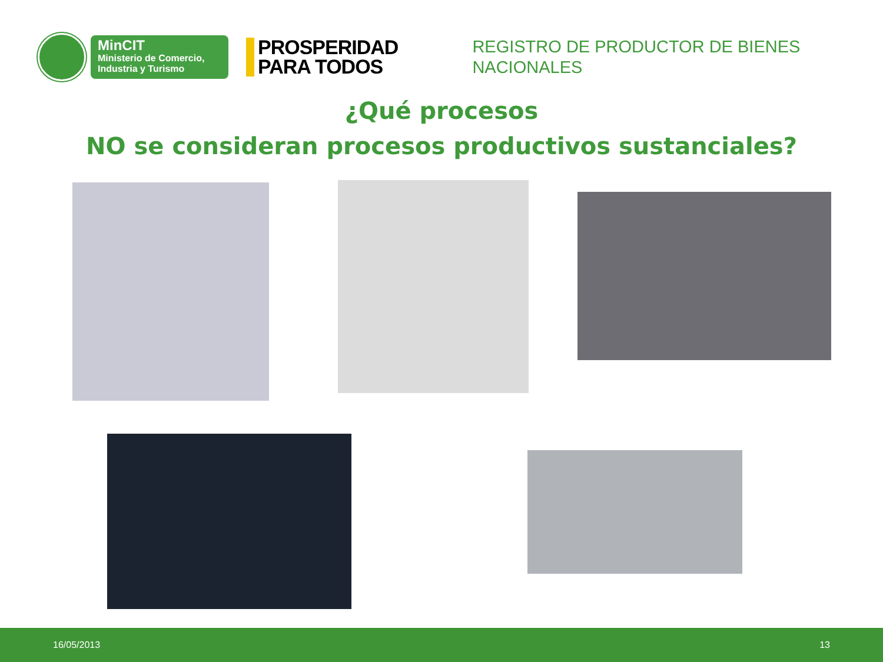MinCIT
Ministerio de Comercio,
Industria y Turismo
PROSPERIDAD
PARA TODOS
REGISTRO DE PRODUCTOR DE BIENES
NACIONALES
¿Qué procesos
NO se consideran procesos productivos sustanciales?
16/05/2013 13